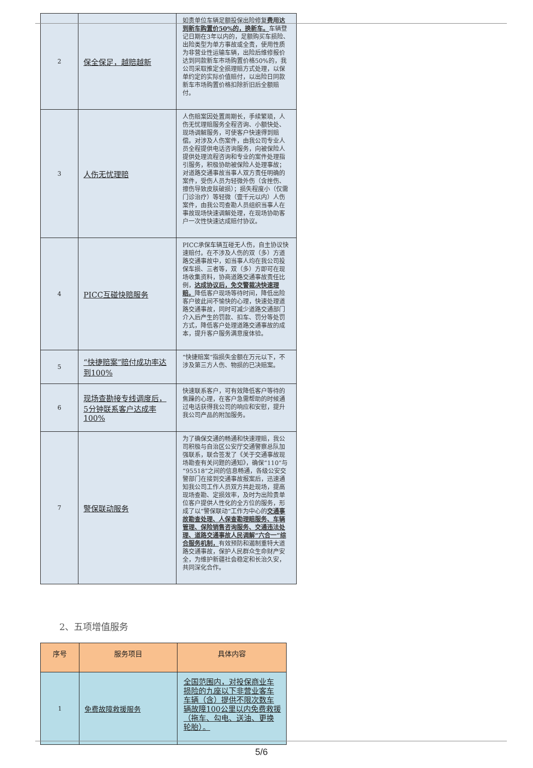| 2 | 保全保足，越赔越新 | 如贵单位车辆足额投保出险修复 费用达到新车购置价50%的，换新车。 车辆登记日期在3年以内的，足额购买车损险、出险类型为单方事故或全责，使用性质为非营业性运输车辆，出险后维修报价达到同款新车市场购置价格50%的，我公司采取推定全损理赔方式处理，以保单约定的实际价值赔付，以出险日同款新车市场购置价格扣除折旧后全额赔付。 |
| 3 | 人伤无忧理赔 | 人伤赔案因处置周期长，手续繁琐，人伤无忧理赔服务全程咨询、小额快处、现场调解服务，可使客户快速得到赔偿。对涉及人伤案件，由我公司专业人员全程提供电话咨询服务，向被保险人提供处理流程咨询和专业的案件处理指引服务，积极协助被保险人处理事故；对道路交通事故当事人双方责任明确的案件，受伤人员为轻微外伤（含挫伤、擦伤导致皮肤破损）；损失程度小（仅需门诊治疗）等轻微（壹千元以内）人伤案件，由我公司查勘人员组织当事人在事故现场快速调解处理，在现场协助客户一次性快速达成赔付协议。 |
| 4 | PICC互碰快赔服务 | PICC承保车辆互碰无人伤，自主协议快速赔付。在不涉及人伤的双（多）方道路交通事故中，如当事人均在我公司投保车损、三者等，双（多）方即可在现场收集资料，协商道路交通事故责任比例， 达成协议后，免交警裁决快速理赔。 降低客户现场等待时间，降低出险客户彼此间不愉快的心理，快速处理道路交通事故，同时可减少道路交通部门介入后产生的罚款、扣车、罚分等处罚方式，降低客户处理道路交通事故的成本，提升客户服务满意度体验。 |
| 5 | “快捷赔案”赔付成功率达到100% | “快捷赔案”指损失金额在万元以下，不涉及第三方人伤、物损的已决赔案。 |
| 6 | 现场查勘接专线调度后，5分钟联系客户达成率100% | 快速联系客户，可有效降低客户等待的焦躁的心理，在客户急需帮助的时候通过电话获得我公司的响应和安慰，提升我公司产品的附加服务。 |
| 7 | 警保联动服务 | 为了确保交通的畅通和快速理赔，我公司积极与自治区公安厅交通警察总队加强联系，联合签发了《关于交通事故现场勘查有关问题的通知》，确保“110”与“95518”之间的信息畅通，各级公安交警部门在接到交通事故报案后，迅速通知我公司工作人员双方共赴现场，提高现场查勘、定损效率，及时为出险贵单位客户提供人性化的全方位的服务，形成了以“警保联动”工作为中心的 交通事故勘查处理、人保查勘理赔服务、车辆管理、保险销售咨询服务、交通违法处理、道路交通事故人民调解“六合一”综合服务机制， 有效预防和遏制重特大道路交通事故，保护人民群众生命财产安全，为维护新疆社会稳定和长治久安，共同深化合作。 |
2、五项增值服务
| 序号 | 服务项目 | 具体内容 |
| --- | --- | --- |
| 1 | 免费故障救援服务 | 全国范围内，对投保商业车损险的九座以下非营业客车车辆（含）提供不限次数车辆故障100公里以内免费救援（拖车、勾电、送油、更换轮胎）。 |
5/6